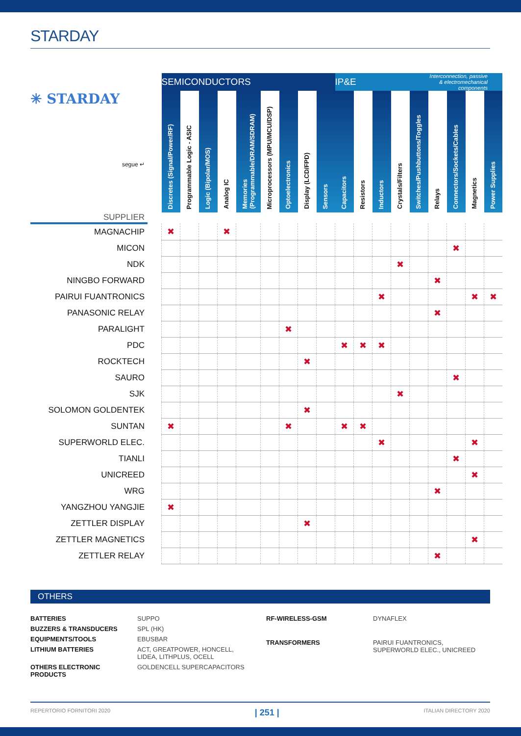STARDAY
| | | SEMICONDUCTORS | | | | | | | | | IP&E | | | | | Interconnection, passive & electromechanical components | | | |
| --- | --- | --- | --- | --- | --- | --- | --- | --- | --- | --- | --- | --- | --- | --- | --- | --- | --- | --- | --- |
| ✳ STARDAY segue ↵ | | Discretes (Signal/Power/RF) | Programmable Logic - ASIC | Logic (Bipolar/MOS) | Analog IC | Memories (Programmable/DRAM/SDRAM) | Microprocessors (MPU/MCU/DSP) | Optoelectronics | Display (LCD/FPD) | Sensors | Capacitors | Resistors | Inductors | Crystals/Filters | Switches/Pushbuttons/Toggles | Relays | Connectors/Sockets/Cables | Magnetics | Power Supplies |
| SUPPLIER | | | | | | | | | | | | | | | | | | | |
| MAGNACHIP | | ✖ | | | ✖ | | | | | | | | | | | | | | |
| MICON | | | | | | | | | | | | | | | | | ✖ | | |
| NDK | | | | | | | | | | | | | | ✖ | | | | | |
| NINGBO FORWARD | | | | | | | | | | | | | | | | ✖ | | | |
| PAIRUI FUANTRONICS | | | | | | | | | | | | | ✖ | | | | | ✖ | ✖ |
| PANASONIC RELAY | | | | | | | | | | | | | | | | ✖ | | | |
| PARALIGHT | | | | | | | | ✖ | | | | | | | | | | | |
| PDC | | | | | | | | | | | ✖ | ✖ | ✖ | | | | | | |
| ROCKTECH | | | | | | | | | ✖ | | | | | | | | | | |
| SAURO | | | | | | | | | | | | | | | | | ✖ | | |
| SJK | | | | | | | | | | | | | | ✖ | | | | | |
| SOLOMON GOLDENTEK | | | | | | | | | ✖ | | | | | | | | | | |
| SUNTAN | | ✖ | | | | | | ✖ | | | ✖ | ✖ | | | | | | | |
| SUPERWORLD ELEC. | | | | | | | | | | | | | ✖ | | | | | ✖ | |
| TIANLI | | | | | | | | | | | | | | | | | ✖ | | |
| UNICREED | | | | | | | | | | | | | | | | | | ✖ | |
| WRG | | | | | | | | | | | | | | | | ✖ | | | |
| YANGZHOU YANGJIE | | ✖ | | | | | | | | | | | | | | | | | |
| ZETTLER DISPLAY | | | | | | | | | ✖ | | | | | | | | | | |
| ZETTLER MAGNETICS | | | | | | | | | | | | | | | | | | ✖ | |
| ZETTLER RELAY | | | | | | | | | | | | | | | | ✖ | | | |
OTHERS
| BATTERIES | SUPPO |
| BUZZERS & TRANSDUCERS | SPL (HK) |
| EQUIPMENTS/TOOLS | EBUSBAR |
| LITHIUM BATTERIES | ACT, GREATPOWER, HONCELL, LIDEA, LITHPLUS, OCELL |
| OTHERS ELECTRONIC PRODUCTS | GOLDENCELL SUPERCAPACITORS |
| RF-WIRELESS-GSM | DYNAFLEX |
| TRANSFORMERS | PAIRUI FUANTRONICS, SUPERWORLD ELEC., UNICREED |
REPERTORIO FORNITORI 2020 | 251 | ITALIAN DIRECTORY 2020